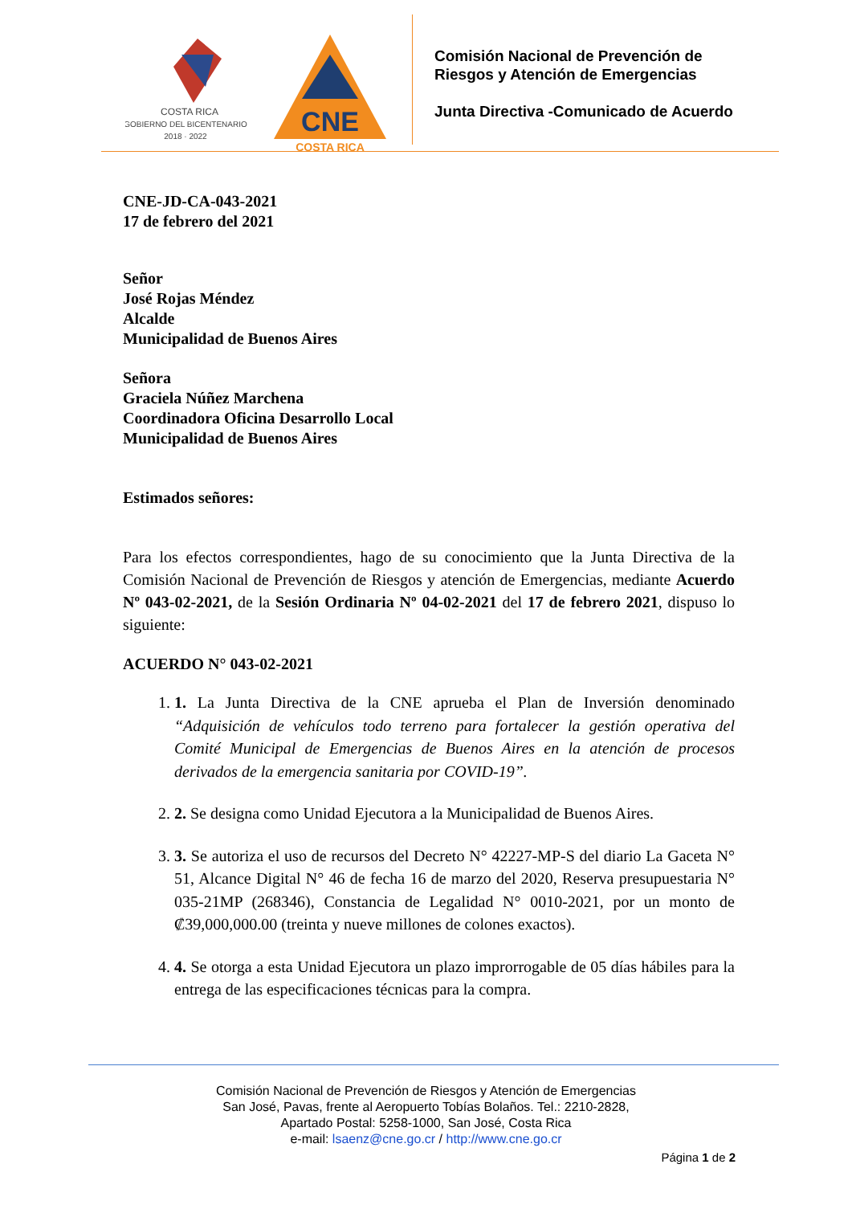COSTA RICA
GOBIERNO DEL BICENTENARIO
2018 · 2022
CNE
COSTA RICA
Comisión Nacional de Prevención de
Riesgos y Atención de Emergencias
Junta Directiva -Comunicado de Acuerdo
CNE-JD-CA-043-2021
17 de febrero del 2021
Señor
José Rojas Méndez
Alcalde
Municipalidad de Buenos Aires
Señora
Graciela Núñez Marchena
Coordinadora Oficina Desarrollo Local
Municipalidad de Buenos Aires
Estimados señores:
Para los efectos correspondientes, hago de su conocimiento que la Junta Directiva de la Comisión Nacional de Prevención de Riesgos y atención de Emergencias, mediante Acuerdo Nº 043-02-2021, de la Sesión Ordinaria Nº 04-02-2021 del 17 de febrero 2021, dispuso lo siguiente:
ACUERDO N° 043-02-2021
1. 1. La Junta Directiva de la CNE aprueba el Plan de Inversión denominado “Adquisición de vehículos todo terreno para fortalecer la gestión operativa del Comité Municipal de Emergencias de Buenos Aires en la atención de procesos derivados de la emergencia sanitaria por COVID-19”.
2. 2. Se designa como Unidad Ejecutora a la Municipalidad de Buenos Aires.
3. 3. Se autoriza el uso de recursos del Decreto N° 42227-MP-S del diario La Gaceta N° 51, Alcance Digital N° 46 de fecha 16 de marzo del 2020, Reserva presupuestaria N° 035-21MP (268346), Constancia de Legalidad N° 0010-2021, por un monto de ₡39,000,000.00 (treinta y nueve millones de colones exactos).
4. 4. Se otorga a esta Unidad Ejecutora un plazo improrrogable de 05 días hábiles para la entrega de las especificaciones técnicas para la compra.
Comisión Nacional de Prevención de Riesgos y Atención de Emergencias
San José, Pavas, frente al Aeropuerto Tobías Bolaños. Tel.: 2210-2828,
Apartado Postal: 5258-1000, San José, Costa Rica
e-mail: lsaenz@cne.go.cr / http://www.cne.go.cr
Página 1 de 2